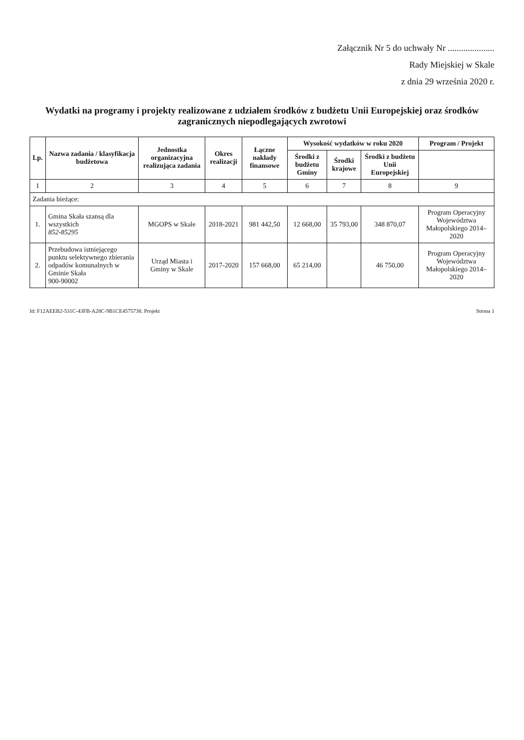Załącznik Nr 5 do uchwały Nr .....................
Rady Miejskiej w Skale
z dnia 29 września 2020 r.
Wydatki na programy i projekty realizowane z udziałem środków z budżetu Unii Europejskiej oraz środków zagranicznych niepodlegających zwrotowi
| Lp. | Nazwa zadania / klasyfikacja budżetowa | Jednostka organizacyjna realizująca zadania | Okres realizacji | Łączne nakłady finansowe | Wysokość wydatków w roku 2020 | | | Program / Projekt |
| --- | --- | --- | --- | --- | --- | --- | --- | --- |
| | | | | | Środki z budżetu Gminy | Środki krajowe | Środki z budżetu Unii Europejskiej | |
| 1 | 2 | 3 | 4 | 5 | 6 | 7 | 8 | 9 |
| Zadania bieżące: | | | | | | | | |
| 1. | Gmina Skała szansą dla wszystkich 852-85295 | MGOPS w Skale | 2018-2021 | 981 442,50 | 12 668,00 | 35 793,00 | 348 870,07 | Program Operacyjny Województwa Małopolskiego 2014–2020 |
| 2. | Przebudowa istniejącego punktu selektywnego zbierania odpadów komunalnych w Gminie Skała 900-90002 | Urząd Miasta i Gminy w Skale | 2017-2020 | 157 668,00 | 65 214,00 | | 46 750,00 | Program Operacyjny Województwa Małopolskiego 2014–2020 |
Id: F12AEEB2-531C-43FB-A28C-9B1CE4575738. Projekt Strona 1